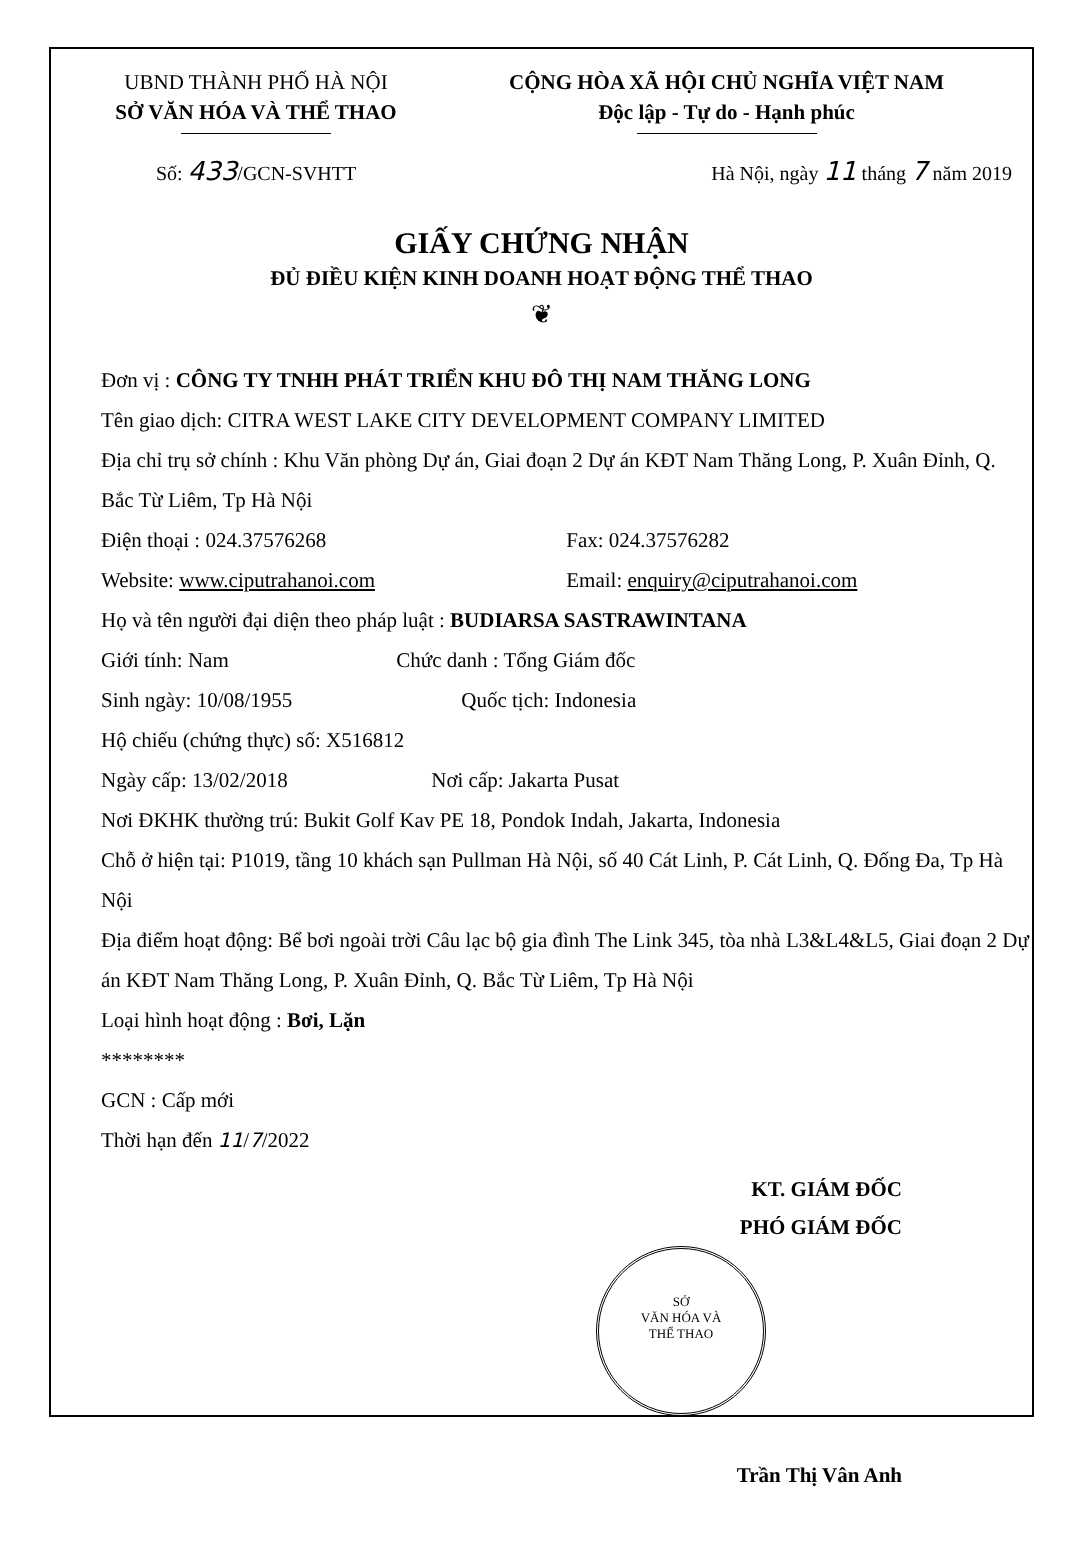UBND THÀNH PHỐ HÀ NỘI
SỞ VĂN HÓA VÀ THỂ THAO
CỘNG HÒA XÃ HỘI CHỦ NGHĨA VIỆT NAM
Độc lập - Tự do - Hạnh phúc
Số: 433/GCN-SVHTT Hà Nội, ngày 11 tháng 7 năm 2019
GIẤY CHỨNG NHẬN
ĐỦ ĐIỀU KIỆN KINH DOANH HOẠT ĐỘNG THỂ THAO
❦
Đơn vị : CÔNG TY TNHH PHÁT TRIỂN KHU ĐÔ THỊ NAM THĂNG LONG
Tên giao dịch: CITRA WEST LAKE CITY DEVELOPMENT COMPANY LIMITED
Địa chỉ trụ sở chính : Khu Văn phòng Dự án, Giai đoạn 2 Dự án KĐT Nam Thăng Long, P. Xuân Đỉnh, Q. Bắc Từ Liêm, Tp Hà Nội
Điện thoại : 024.37576268 Fax: 024.37576282
Website: www.ciputrahanoi.com Email: enquiry@ciputrahanoi.com
Họ và tên người đại diện theo pháp luật : BUDIARSA SASTRAWINTANA
Giới tính: Nam Chức danh : Tổng Giám đốc
Sinh ngày: 10/08/1955 Quốc tịch: Indonesia
Hộ chiếu (chứng thực) số: X516812
Ngày cấp: 13/02/2018 Nơi cấp: Jakarta Pusat
Nơi ĐKHK thường trú: Bukit Golf Kav PE 18, Pondok Indah, Jakarta, Indonesia
Chỗ ở hiện tại: P1019, tầng 10 khách sạn Pullman Hà Nội, số 40 Cát Linh, P. Cát Linh, Q. Đống Đa, Tp Hà Nội
Địa điểm hoạt động: Bể bơi ngoài trời Câu lạc bộ gia đình The Link 345, tòa nhà L3&L4&L5, Giai đoạn 2 Dự án KĐT Nam Thăng Long, P. Xuân Đỉnh, Q. Bắc Từ Liêm, Tp Hà Nội
Loại hình hoạt động : Bơi, Lặn
********
GCN : Cấp mới
Thời hạn đến 11/7/2022
KT. GIÁM ĐỐC
PHÓ GIÁM ĐỐC
SỞ
VĂN HÓA VÀ
THỂ THAO
Trần Thị Vân Anh